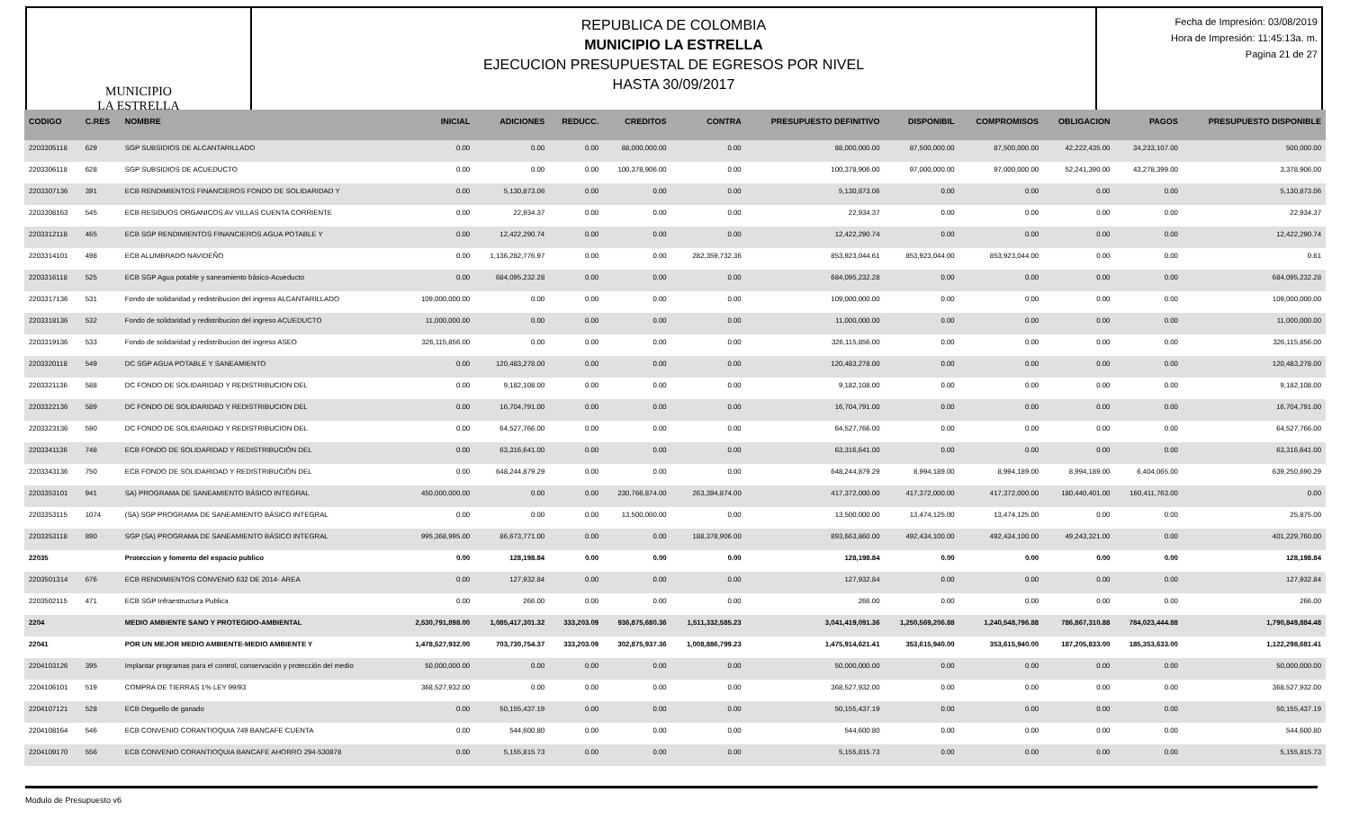MUNICIPIO
LA ESTRELLA
REPUBLICA DE COLOMBIA
MUNICIPIO LA ESTRELLA
EJECUCION PRESUPUESTAL DE EGRESOS POR NIVEL
HASTA 30/09/2017
Fecha de Impresión: 03/08/2019
Hora de Impresión: 11:45:13a. m.
Pagina 21 de 27
| CODIGO | C.RES | NOMBRE | INICIAL | ADICIONES | REDUCC. | CREDITOS | CONTRA | PRESUPUESTO DEFINITIVO | DISPONIBIL | COMPROMISOS | OBLIGACION | PAGOS | PRESUPUESTO DISPONIBLE |
| --- | --- | --- | --- | --- | --- | --- | --- | --- | --- | --- | --- | --- | --- |
| 2203305118 | 629 | SGP SUBSIDIOS DE ALCANTARILLADO | 0.00 | 0.00 | 0.00 | 88,000,000.00 | 0.00 | 88,000,000.00 | 87,500,000.00 | 87,500,000.00 | 42,222,435.00 | 34,233,107.00 | 500,000.00 |
| 2203306118 | 628 | SGP SUBSIDIOS DE ACUEDUCTO | 0.00 | 0.00 | 0.00 | 100,378,906.00 | 0.00 | 100,378,906.00 | 97,000,000.00 | 97,000,000.00 | 52,241,390.00 | 43,278,399.00 | 3,378,906.00 |
| 2203307136 | 391 | ECB RENDIMIENTOS FINANCIEROS FONDO DE SOLIDARIDAD Y | 0.00 | 5,130,873.06 | 0.00 | 0.00 | 0.00 | 5,130,873.06 | 0.00 | 0.00 | 0.00 | 0.00 | 5,130,873.06 |
| 2203308163 | 545 | ECB RESIDUOS ORGANICOS AV VILLAS CUENTA CORRIENTE | 0.00 | 22,934.37 | 0.00 | 0.00 | 0.00 | 22,934.37 | 0.00 | 0.00 | 0.00 | 0.00 | 22,934.37 |
| 2203312118 | 465 | ECB SGP RENDIMIENTOS FINANCIEROS AGUA POTABLE Y | 0.00 | 12,422,290.74 | 0.00 | 0.00 | 0.00 | 12,422,290.74 | 0.00 | 0.00 | 0.00 | 0.00 | 12,422,290.74 |
| 2203314101 | 498 | ECB ALUMBRADO NAVIDEÑO | 0.00 | 1,136,282,776.97 | 0.00 | 0.00 | 282,359,732.36 | 853,923,044.61 | 853,923,044.00 | 853,923,044.00 | 0.00 | 0.00 | 0.61 |
| 2203316118 | 525 | ECB SGP Agua potable y saneamiento básico-Acueducto | 0.00 | 684,095,232.28 | 0.00 | 0.00 | 0.00 | 684,095,232.28 | 0.00 | 0.00 | 0.00 | 0.00 | 684,095,232.28 |
| 2203317136 | 531 | Fondo de solidaridad y redistribucion del ingreso ALCANTARILLADO | 109,000,000.00 | 0.00 | 0.00 | 0.00 | 0.00 | 109,000,000.00 | 0.00 | 0.00 | 0.00 | 0.00 | 109,000,000.00 |
| 2203318136 | 532 | Fondo de solidaridad y redistribucion del ingreso ACUEDUCTO | 11,000,000.00 | 0.00 | 0.00 | 0.00 | 0.00 | 11,000,000.00 | 0.00 | 0.00 | 0.00 | 0.00 | 11,000,000.00 |
| 2203319136 | 533 | Fondo de solidaridad y redistribucion del ingreso ASEO | 326,115,856.00 | 0.00 | 0.00 | 0.00 | 0.00 | 326,115,856.00 | 0.00 | 0.00 | 0.00 | 0.00 | 326,115,856.00 |
| 2203320118 | 549 | DC SGP AGUA POTABLE Y SANEAMIENTO | 0.00 | 120,483,278.00 | 0.00 | 0.00 | 0.00 | 120,483,278.00 | 0.00 | 0.00 | 0.00 | 0.00 | 120,483,278.00 |
| 2203321136 | 588 | DC FONDO DE SOLIDARIDAD Y REDISTRIBUCION DEL | 0.00 | 9,182,108.00 | 0.00 | 0.00 | 0.00 | 9,182,108.00 | 0.00 | 0.00 | 0.00 | 0.00 | 9,182,108.00 |
| 2203322136 | 589 | DC FONDO DE SOLIDARIDAD Y REDISTRIBUCION DEL | 0.00 | 16,704,791.00 | 0.00 | 0.00 | 0.00 | 16,704,791.00 | 0.00 | 0.00 | 0.00 | 0.00 | 16,704,791.00 |
| 2203323136 | 590 | DC FONDO DE SOLIDARIDAD Y REDISTRIBUCION DEL | 0.00 | 64,527,766.00 | 0.00 | 0.00 | 0.00 | 64,527,766.00 | 0.00 | 0.00 | 0.00 | 0.00 | 64,527,766.00 |
| 2203341136 | 748 | ECB FONDO DE SOLIDARIDAD Y REDISTRIBUCIÓN DEL | 0.00 | 63,316,641.00 | 0.00 | 0.00 | 0.00 | 63,316,641.00 | 0.00 | 0.00 | 0.00 | 0.00 | 63,316,641.00 |
| 2203343136 | 750 | ECB FONDO DE SOLIDARIDAD Y REDISTRIBUCIÓN DEL | 0.00 | 648,244,879.29 | 0.00 | 0.00 | 0.00 | 648,244,879.29 | 8,994,189.00 | 8,994,189.00 | 8,994,189.00 | 6,404,065.00 | 639,250,690.29 |
| 2203353101 | 941 | SA) PROGRAMA DE SANEAMIENTO BÁSICO INTEGRAL | 450,000,000.00 | 0.00 | 0.00 | 230,766,874.00 | 263,394,874.00 | 417,372,000.00 | 417,372,000.00 | 417,372,000.00 | 180,440,401.00 | 160,411,763.00 | 0.00 |
| 2203353115 | 1074 | (SA) SGP PROGRAMA DE SANEAMIENTO BÁSICO INTEGRAL | 0.00 | 0.00 | 0.00 | 13,500,000.00 | 0.00 | 13,500,000.00 | 13,474,125.00 | 13,474,125.00 | 0.00 | 0.00 | 25,875.00 |
| 2203353118 | 890 | SGP (SA) PROGRAMA DE SANEAMIENTO BÁSICO INTEGRAL | 995,368,995.00 | 86,673,771.00 | 0.00 | 0.00 | 188,378,906.00 | 893,663,860.00 | 492,434,100.00 | 492,434,100.00 | 49,243,321.00 | 0.00 | 401,229,760.00 |
| 22035 | | Proteccion y fomento del espacio publico | 0.00 | 128,198.84 | 0.00 | 0.00 | 0.00 | 128,198.84 | 0.00 | 0.00 | 0.00 | 0.00 | 128,198.84 |
| 2203501314 | 676 | ECB RENDIMIENTOS CONVENIO 632 DE 2014- AREA | 0.00 | 127,932.84 | 0.00 | 0.00 | 0.00 | 127,932.84 | 0.00 | 0.00 | 0.00 | 0.00 | 127,932.84 |
| 2203502115 | 471 | ECB SGP Infraestructura Publica | 0.00 | 266.00 | 0.00 | 0.00 | 0.00 | 266.00 | 0.00 | 0.00 | 0.00 | 0.00 | 266.00 |
| 2204 | | MEDIO AMBIENTE SANO Y PROTEGIDO-AMBIENTAL | 2,530,791,898.00 | 1,085,417,301.32 | 333,203.09 | 936,875,680.36 | 1,511,332,585.23 | 3,041,419,091.36 | 1,250,569,206.88 | 1,240,548,796.88 | 786,867,310.88 | 784,023,444.88 | 1,790,849,884.48 |
| 22041 | | POR UN MEJOR MEDIO AMBIENTE-MEDIO AMBIENTE Y | 1,478,527,932.00 | 703,730,754.37 | 333,203.09 | 302,875,937.36 | 1,008,886,799.23 | 1,475,914,621.41 | 353,615,940.00 | 353,615,940.00 | 187,205,833.00 | 185,353,633.00 | 1,122,298,681.41 |
| 2204103126 | 395 | Implantar programas para el control, conservación y protección del medio | 50,000,000.00 | 0.00 | 0.00 | 0.00 | 0.00 | 50,000,000.00 | 0.00 | 0.00 | 0.00 | 0.00 | 50,000,000.00 |
| 2204106101 | 519 | COMPRA DE TIERRAS 1% LEY 99/93 | 368,527,932.00 | 0.00 | 0.00 | 0.00 | 0.00 | 368,527,932.00 | 0.00 | 0.00 | 0.00 | 0.00 | 368,527,932.00 |
| 2204107121 | 528 | ECB Deguello de ganado | 0.00 | 50,155,437.19 | 0.00 | 0.00 | 0.00 | 50,155,437.19 | 0.00 | 0.00 | 0.00 | 0.00 | 50,155,437.19 |
| 2204108164 | 546 | ECB CONVENIO CORANTIOQUIA 749 BANCAFE CUENTA | 0.00 | 544,600.80 | 0.00 | 0.00 | 0.00 | 544,600.80 | 0.00 | 0.00 | 0.00 | 0.00 | 544,600.80 |
| 2204109170 | 556 | ECB CONVENIO CORANTIOQUIA BANCAFE AHORRO 294-530878 | 0.00 | 5,155,815.73 | 0.00 | 0.00 | 0.00 | 5,155,815.73 | 0.00 | 0.00 | 0.00 | 0.00 | 5,155,815.73 |
Modulo de Presupuesto v6